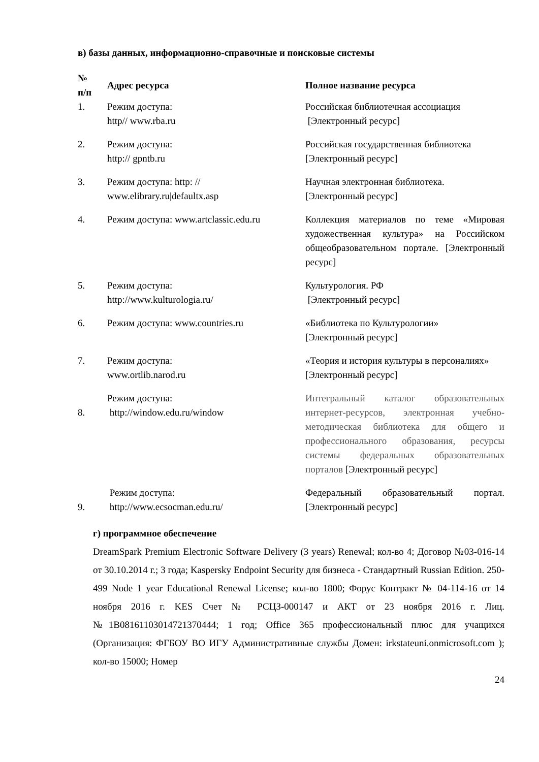в) базы данных, информационно-справочные и поисковые системы
| № п/п | Адрес ресурса | Полное название ресурса |
| --- | --- | --- |
| 1. | Режим доступа: http// www.rba.ru | Российская библиотечная ассоциация [Электронный ресурс] |
| 2. | Режим доступа: http:// gpntb.ru | Российская государственная библиотека [Электронный ресурс] |
| 3. | Режим доступа: http: // www.elibrary.ru/defaultx.asp | Научная электронная библиотека. [Электронный ресурс] |
| 4. | Режим доступа: www.artclassic.edu.ru | Коллекция материалов по теме «Мировая художественная культура» на Российском общеобразовательном портале. [Электронный ресурс] |
| 5. | Режим доступа: http://www.kulturologia.ru/ | Культурология. РФ [Электронный ресурс] |
| 6. | Режим доступа: www.countries.ru | «Библиотека по Культурологии» [Электронный ресурс] |
| 7. | Режим доступа: www.ortlib.narod.ru | «Теория и история культуры в персоналиях» [Электронный ресурс] |
| 8. | Режим доступа: http://window.edu.ru/window | Интегральный каталог образовательных интернет-ресурсов, электронная учебно-методическая библиотека для общего и профессионального образования, ресурсы системы федеральных образовательных порталов [Электронный ресурс] |
| 9. | Режим доступа: http://www.ecsocman.edu.ru/ | Федеральный образовательный портал. [Электронный ресурс] |
г) программное обеспечение
DreamSpark Premium Electronic Software Delivery (3 years) Renewal; кол-во 4; Договор №03-016-14 от 30.10.2014 г.; 3 года; Kaspersky Endpoint Security для бизнеса - Стандартный Russian Edition. 250-499 Node 1 year Educational Renewal License; кол-во 1800; Форус Контракт № 04-114-16 от 14 ноября 2016 г. KES Счет № РСЦЗ-000147 и АКТ от 23 ноября 2016 г. Лиц.№1B08161103014721370444; 1 год; Office 365 профессиональный плюс для учащихся (Организация: ФГБОУ ВО ИГУ Административные службы Домен: irkstateuni.onmicrosoft.com ); кол-во 15000; Номер
24